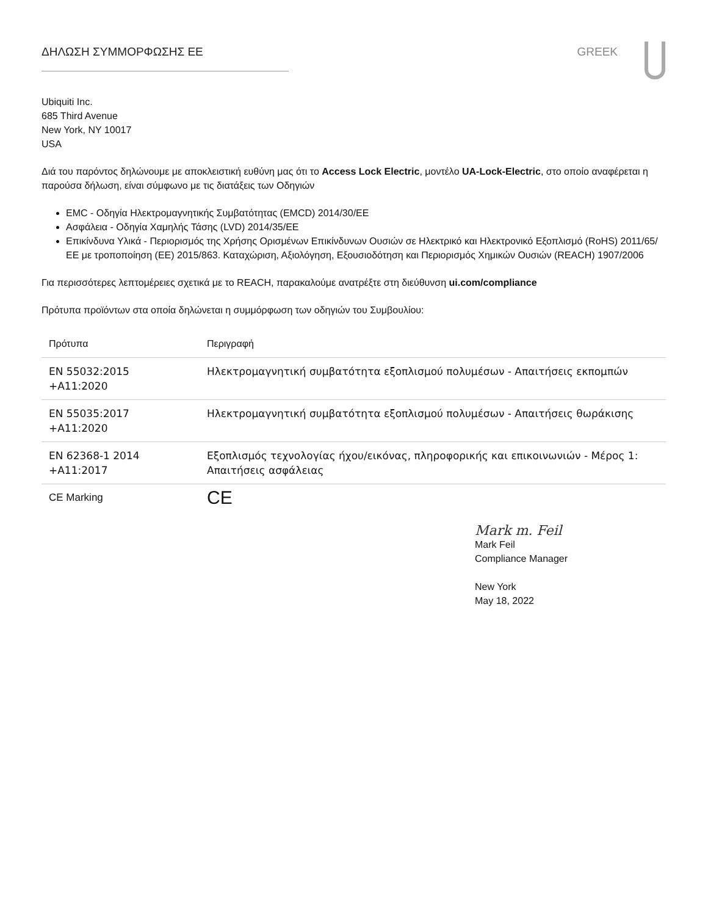ΔΗΛΩΣΗ ΣΥΜΜΟΡΦΩΣΗΣ ΕΕ GREEK
Ubiquiti Inc.
685 Third Avenue
New York, NY 10017
USA
Διά του παρόντος δηλώνουμε με αποκλειστική ευθύνη μας ότι το Access Lock Electric, μοντέλο UA-Lock-Electric, στο οποίο αναφέρεται η παρούσα δήλωση, είναι σύμφωνο με τις διατάξεις των Οδηγιών
EMC - Οδηγία Ηλεκτρομαγνητικής Συμβατότητας (EMCD) 2014/30/ΕΕ
Ασφάλεια - Οδηγία Χαμηλής Τάσης (LVD) 2014/35/ΕΕ
Επικίνδυνα Υλικά - Περιορισμός της Χρήσης Ορισμένων Επικίνδυνων Ουσιών σε Ηλεκτρικό και Ηλεκτρονικό Εξοπλισμό (RoHS) 2011/65/ΕΕ με τροποποίηση (ΕΕ) 2015/863. Καταχώριση, Αξιολόγηση, Εξουσιοδότηση και Περιορισμός Χημικών Ουσιών (REACH) 1907/2006
Για περισσότερες λεπτομέρειες σχετικά με το REACH, παρακαλούμε ανατρέξτε στη διεύθυνση ui.com/compliance
Πρότυπα προϊόντων στα οποία δηλώνεται η συμμόρφωση των οδηγιών του Συμβουλίου:
| Πρότυπα | Περιγραφή |
| --- | --- |
| EN 55032:2015 +A11:2020 | Ηλεκτρομαγνητική συμβατότητα εξοπλισμού πολυμέσων - Απαιτήσεις εκπομπών |
| EN 55035:2017 +A11:2020 | Ηλεκτρομαγνητική συμβατότητα εξοπλισμού πολυμέσων - Απαιτήσεις θωράκισης |
| EN 62368-1 2014 +A11:2017 | Εξοπλισμός τεχνολογίας ήχου/εικόνας, πληροφορικής και επικοινωνιών - Μέρος 1: Απαιτήσεις ασφάλειας |
| CE Marking | CE |
Mark m. Feil
Mark Feil
Compliance Manager
New York
May 18, 2022